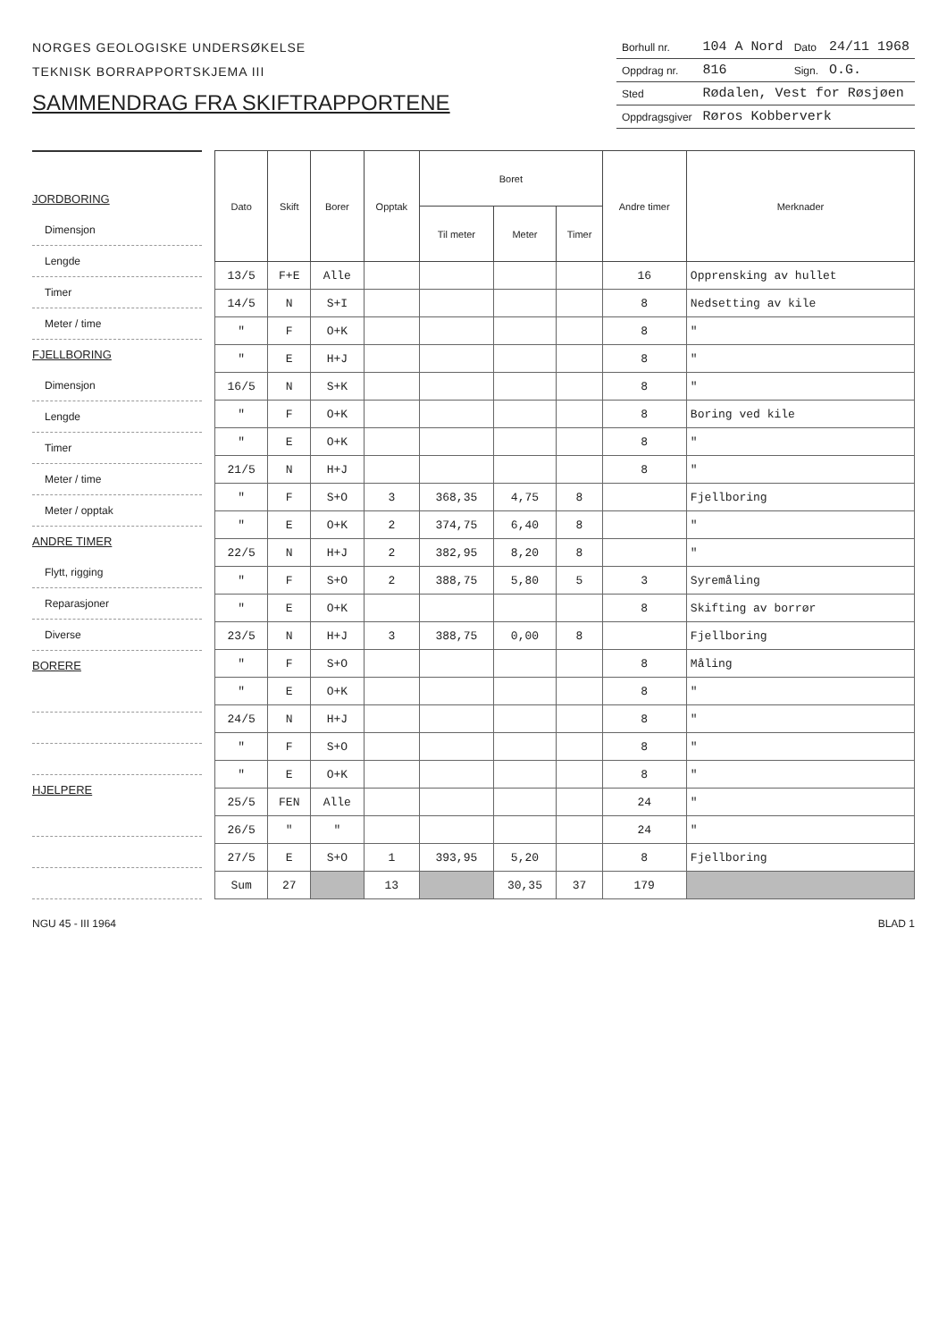NORGES GEOLOGISKE UNDERSØKELSE
TEKNISK BORRAPPORTSKJEMA III
SAMMENDRAG FRA SKIFTRAPPORTENE
| Borhull nr. | 104 A Nord | Dato | 24/11 1968 |
| Oppdrag nr. | 816 | Sign. | O.G. |
| Sted | Rødalen, Vest for Røsjøen | | |
| Oppdragsgiver | Røros Kobberverk | | |
JORDBORING
Dimensjon
Lengde
Timer
Meter / time
FJELLBORING
Dimensjon
Lengde
Timer
Meter / time
Meter / opptak
ANDRE TIMER
Flytt, rigging
Reparasjoner
Diverse
BORERE
HJELPERE
| Dato | Skift | Borer | Opptak | Boret | | | Andre timer | Merknader |
| --- | --- | --- | --- | --- | --- | --- | --- | --- |
| | | | | Til meter | Meter | Timer | | |
| 13/5 | F+E | Alle | | | | | 16 | Opprensking av hullet |
| 14/5 | N | S+I | | | | | 8 | Nedsetting av kile |
| " | F | O+K | | | | | 8 | " |
| " | E | H+J | | | | | 8 | " |
| 16/5 | N | S+K | | | | | 8 | " |
| " | F | O+K | | | | | 8 | Boring ved kile |
| " | E | O+K | | | | | 8 | " |
| 21/5 | N | H+J | | | | | 8 | " |
| " | F | S+O | 3 | 368,35 | 4,75 | 8 | | Fjellboring |
| " | E | O+K | 2 | 374,75 | 6,40 | 8 | | " |
| 22/5 | N | H+J | 2 | 382,95 | 8,20 | 8 | | " |
| " | F | S+O | 2 | 388,75 | 5,80 | 5 | 3 | Syremåling |
| " | E | O+K | | | | | 8 | Skifting av borrør |
| 23/5 | N | H+J | 3 | 388,75 | 0,00 | 8 | | Fjellboring |
| " | F | S+O | | | | | 8 | Måling |
| " | E | O+K | | | | | 8 | " |
| 24/5 | N | H+J | | | | | 8 | " |
| " | F | S+O | | | | | 8 | " |
| " | E | O+K | | | | | 8 | " |
| 25/5 | FEN | Alle | | | | | 24 | " |
| 26/5 | " | " | | | | | 24 | " |
| 27/5 | E | S+O | 1 | 393,95 | 5,20 | | 8 | Fjellboring |
| Sum | 27 | | 13 | | 30,35 | 37 | 179 | |
NGU 45 - III 1964 BLAD 1